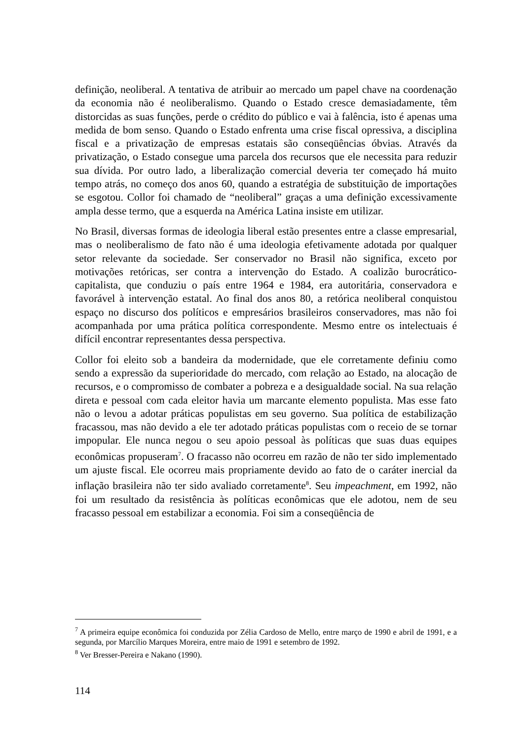definição, neoliberal. A tentativa de atribuir ao mercado um papel chave na coordenação da economia não é neoliberalismo. Quando o Estado cresce demasiadamente, têm distorcidas as suas funções, perde o crédito do público e vai à falência, isto é apenas uma medida de bom senso. Quando o Estado enfrenta uma crise fiscal opressiva, a disciplina fiscal e a privatização de empresas estatais são conseqüências óbvias. Através da privatização, o Estado consegue uma parcela dos recursos que ele necessita para reduzir sua dívida. Por outro lado, a liberalização comercial deveria ter começado há muito tempo atrás, no começo dos anos 60, quando a estratégia de substituição de importações se esgotou. Collor foi chamado de “neoliberal” graças a uma definição excessivamente ampla desse termo, que a esquerda na América Latina insiste em utilizar.
No Brasil, diversas formas de ideologia liberal estão presentes entre a classe empresarial, mas o neoliberalismo de fato não é uma ideologia efetivamente adotada por qualquer setor relevante da sociedade. Ser conservador no Brasil não significa, exceto por motivações retóricas, ser contra a intervenção do Estado. A coalizão burocrático-capitalista, que conduziu o país entre 1964 e 1984, era autoritária, conservadora e favorável à intervenção estatal. Ao final dos anos 80, a retórica neoliberal conquistou espaço no discurso dos políticos e empresários brasileiros conservadores, mas não foi acompanhada por uma prática política correspondente. Mesmo entre os intelectuais é difícil encontrar representantes dessa perspectiva.
Collor foi eleito sob a bandeira da modernidade, que ele corretamente definiu como sendo a expressão da superioridade do mercado, com relação ao Estado, na alocação de recursos, e o compromisso de combater a pobreza e a desigualdade social. Na sua relação direta e pessoal com cada eleitor havia um marcante elemento populista. Mas esse fato não o levou a adotar práticas populistas em seu governo. Sua política de estabilização fracassou, mas não devido a ele ter adotado práticas populistas com o receio de se tornar impopular. Ele nunca negou o seu apoio pessoal às políticas que suas duas equipes econômicas propuseram<sup>7</sup>. O fracasso não ocorreu em razão de não ter sido implementado um ajuste fiscal. Ele ocorreu mais propriamente devido ao fato de o caráter inercial da inflação brasileira não ter sido avaliado corretamente<sup>8</sup>. Seu impeachment, em 1992, não foi um resultado da resistência às políticas econômicas que ele adotou, nem de seu fracasso pessoal em estabilizar a economia. Foi sim a conseqüência de
<sup>7</sup> A primeira equipe econômica foi conduzida por Zélia Cardoso de Mello, entre março de 1990 e abril de 1991, e a segunda, por Marcílio Marques Moreira, entre maio de 1991 e setembro de 1992.
<sup>8</sup> Ver Bresser-Pereira e Nakano (1990).
114